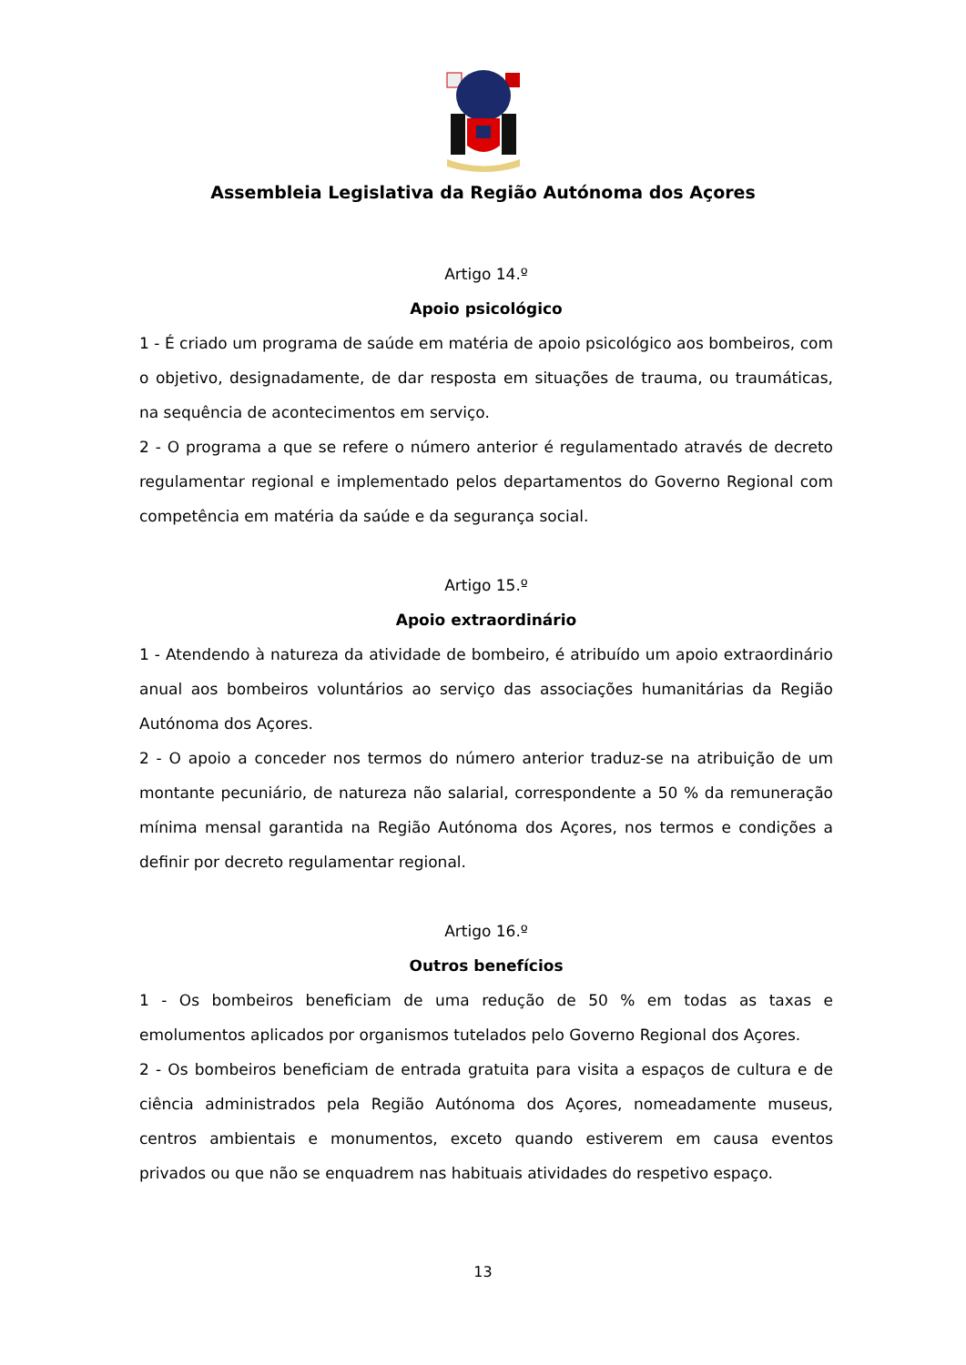Assembleia Legislativa da Região Autónoma dos Açores
Artigo 14.º
Apoio psicológico
1 - É criado um programa de saúde em matéria de apoio psicológico aos bombeiros, com o objetivo, designadamente, de dar resposta em situações de trauma, ou traumáticas, na sequência de acontecimentos em serviço.
2 - O programa a que se refere o número anterior é regulamentado através de decreto regulamentar regional e implementado pelos departamentos do Governo Regional com competência em matéria da saúde e da segurança social.
Artigo 15.º
Apoio extraordinário
1 - Atendendo à natureza da atividade de bombeiro, é atribuído um apoio extraordinário anual aos bombeiros voluntários ao serviço das associações humanitárias da Região Autónoma dos Açores.
2 - O apoio a conceder nos termos do número anterior traduz-se na atribuição de um montante pecuniário, de natureza não salarial, correspondente a 50 % da remuneração mínima mensal garantida na Região Autónoma dos Açores, nos termos e condições a definir por decreto regulamentar regional.
Artigo 16.º
Outros benefícios
1 - Os bombeiros beneficiam de uma redução de 50 % em todas as taxas e emolumentos aplicados por organismos tutelados pelo Governo Regional dos Açores.
2 - Os bombeiros beneficiam de entrada gratuita para visita a espaços de cultura e de ciência administrados pela Região Autónoma dos Açores, nomeadamente museus, centros ambientais e monumentos, exceto quando estiverem em causa eventos privados ou que não se enquadrem nas habituais atividades do respetivo espaço.
13